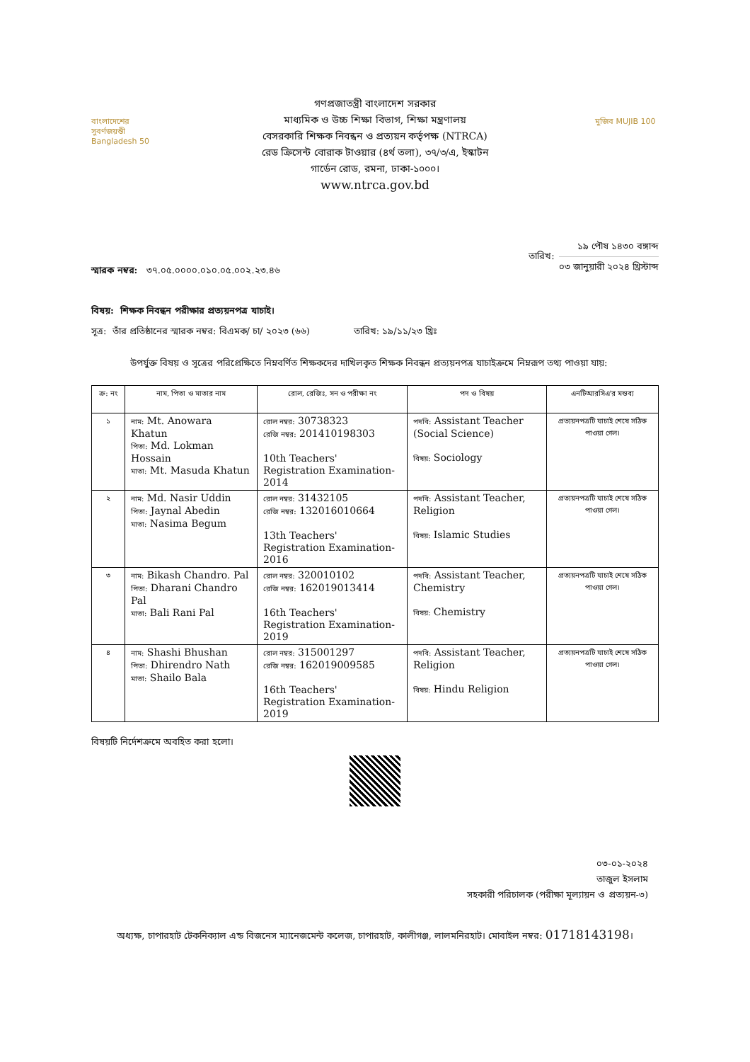বাংলাদেশের সুবর্ণজয়ন্তী Bangladesh 50
গণপ্রজাতন্ত্রী বাংলাদেশ সরকার
মাধ্যমিক ও উচ্চ শিক্ষা বিভাগ, শিক্ষা মন্ত্রণালয়
বেসরকারি শিক্ষক নিবন্ধন ও প্রত্যয়ন কর্তৃপক্ষ (NTRCA)
রেড ক্রিসেন্ট বোরাক টাওয়ার (৪র্থ তলা), ৩৭/৩/এ, ইস্কাটন
গার্ডেন রোড, রমনা, ঢাকা-১০০০।
www.ntrca.gov.bd
মুজিব MUJIB 100
স্মারক নম্বর: ৩৭.০৫.০০০০.০১০.০৫.০০২.২৩.৪৬
তারিখ:
১৯ পৌষ ১৪৩০ বঙ্গাব্দ
০৩ জানুয়ারী ২০২৪ খ্রিস্টাব্দ
বিষয়: শিক্ষক নিবন্ধন পরীক্ষার প্রত্যয়নপত্র যাচাই।
সূত্র: তাঁর প্রতিষ্ঠানের স্মারক নম্বর: বিএমক/ চা/ ২০২৩ (৬৬) তারিখ: ১৯/১১/২৩ খ্রিঃ
উপর্যুক্ত বিষয় ও সূত্রের পরিপ্রেক্ষিতে নিম্নবর্ণিত শিক্ষকদের দাখিলকৃত শিক্ষক নিবন্ধন প্রত্যয়নপত্র যাচাইক্রমে নিম্নরূপ তথ্য পাওয়া যায়:
| ক্র: নং | নাম, পিতা ও মাতার নাম | রোল, রেজিঃ, সন ও পরীক্ষা নং | পদ ও বিষয় | এনটিআরসিএ'র মন্তব্য |
| --- | --- | --- | --- | --- |
| ১ | নাম: Mt. Anowara Khatun পিতা: Md. Lokman Hossain মাতা: Mt. Masuda Khatun | রোল নম্বর: 30738323 রেজি নম্বর: 201410198303 10th Teachers' Registration Examination-2014 | পদবি: Assistant Teacher (Social Science) বিষয়: Sociology | প্রত্যয়নপত্রটি যাচাই শেষে সঠিক পাওয়া গেল। |
| ২ | নাম: Md. Nasir Uddin পিতা: Jaynal Abedin মাতা: Nasima Begum | রোল নম্বর: 31432105 রেজি নম্বর: 132016010664 13th Teachers' Registration Examination-2016 | পদবি: Assistant Teacher, Religion বিষয়: Islamic Studies | প্রত্যয়নপত্রটি যাচাই শেষে সঠিক পাওয়া গেল। |
| ৩ | নাম: Bikash Chandro. Pal পিতা: Dharani Chandro Pal মাতা: Bali Rani Pal | রোল নম্বর: 320010102 রেজি নম্বর: 162019013414 16th Teachers' Registration Examination-2019 | পদবি: Assistant Teacher, Chemistry বিষয়: Chemistry | প্রত্যয়নপত্রটি যাচাই শেষে সঠিক পাওয়া গেল। |
| ৪ | নাম: Shashi Bhushan পিতা: Dhirendro Nath মাতা: Shailo Bala | রোল নম্বর: 315001297 রেজি নম্বর: 162019009585 16th Teachers' Registration Examination-2019 | পদবি: Assistant Teacher, Religion বিষয়: Hindu Religion | প্রত্যয়নপত্রটি যাচাই শেষে সঠিক পাওয়া গেল। |
বিষয়টি নির্দেশক্রমে অবহিত করা হলো।
০৩-০১-২০২৪
তাজুল ইসলাম
সহকারী পরিচালক (পরীক্ষা মূল্যায়ন ও প্রত্যয়ন-৩)
অধ্যক্ষ, চাপারহাট টেকনিক্যাল এন্ড বিজনেস ম্যানেজমেন্ট কলেজ, চাপারহাট, কালীগঞ্জ, লালমনিরহাট। মোবাইল নম্বর: 01718143198।